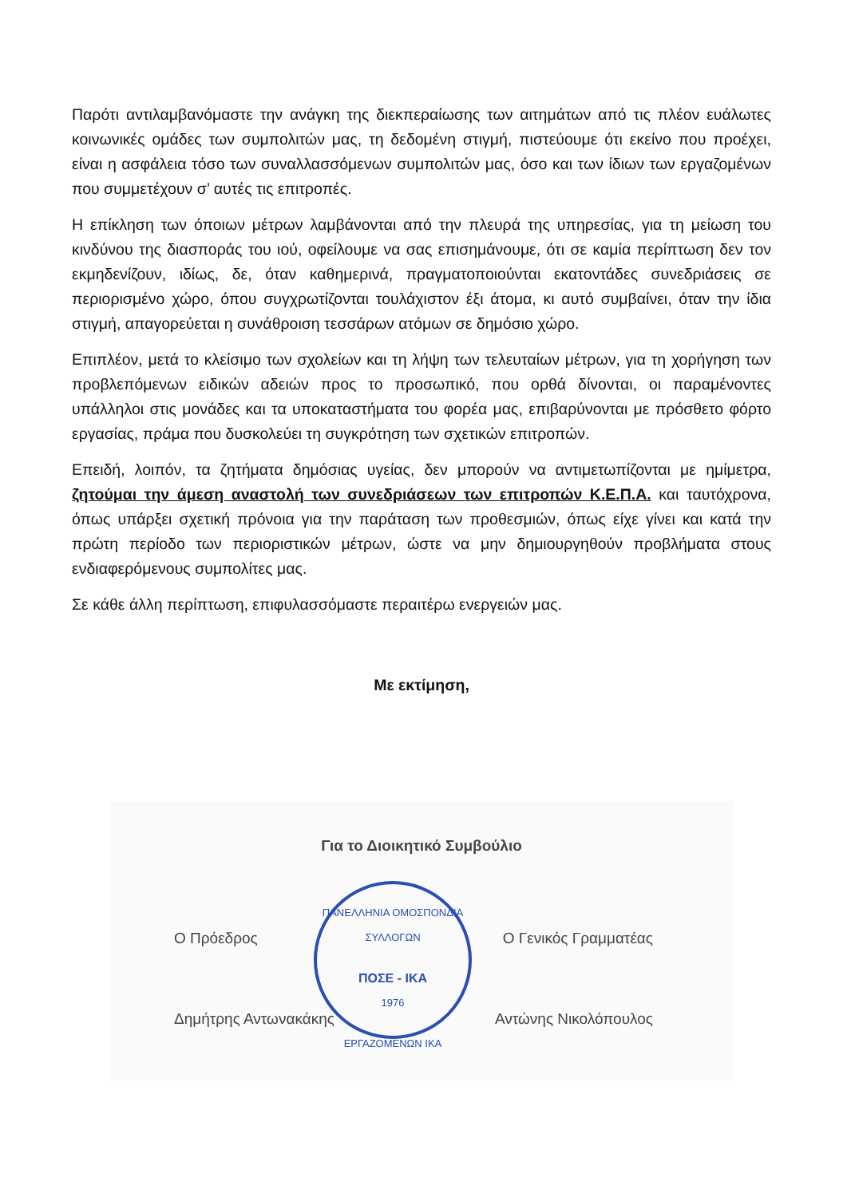Παρότι αντιλαμβανόμαστε την ανάγκη της διεκπεραίωσης των αιτημάτων από τις πλέον ευάλωτες κοινωνικές ομάδες των συμπολιτών μας, τη δεδομένη στιγμή, πιστεύουμε ότι εκείνο που προέχει, είναι η ασφάλεια τόσο των συναλλασσόμενων συμπολιτών μας, όσο και των ίδιων των εργαζομένων που συμμετέχουν σ’ αυτές τις επιτροπές.
Η επίκληση των όποιων μέτρων λαμβάνονται από την πλευρά της υπηρεσίας, για τη μείωση του κινδύνου της διασποράς του ιού, οφείλουμε να σας επισημάνουμε, ότι σε καμία περίπτωση δεν τον εκμηδενίζουν, ιδίως, δε, όταν καθημερινά, πραγματοποιούνται εκατοντάδες συνεδριάσεις σε περιορισμένο χώρο, όπου συγχρωτίζονται τουλάχιστον έξι άτομα, κι αυτό συμβαίνει, όταν την ίδια στιγμή, απαγορεύεται η συνάθροιση τεσσάρων ατόμων σε δημόσιο χώρο.
Επιπλέον, μετά το κλείσιμο των σχολείων και τη λήψη των τελευταίων μέτρων, για τη χορήγηση των προβλεπόμενων ειδικών αδειών προς το προσωπικό, που ορθά δίνονται, οι παραμένοντες υπάλληλοι στις μονάδες και τα υποκαταστήματα του φορέα μας, επιβαρύνονται με πρόσθετο φόρτο εργασίας, πράμα που δυσκολεύει τη συγκρότηση των σχετικών επιτροπών.
Επειδή, λοιπόν, τα ζητήματα δημόσιας υγείας, δεν μπορούν να αντιμετωπίζονται με ημίμετρα, ζητούμαι την άμεση αναστολή των συνεδριάσεων των επιτροπών Κ.Ε.Π.Α. και ταυτόχρονα, όπως υπάρξει σχετική πρόνοια για την παράταση των προθεσμιών, όπως είχε γίνει και κατά την πρώτη περίοδο των περιοριστικών μέτρων, ώστε να μην δημιουργηθούν προβλήματα στους ενδιαφερόμενους συμπολίτες μας.
Σε κάθε άλλη περίπτωση, επιφυλασσόμαστε περαιτέρω ενεργειών μας.
Με εκτίμηση,
Για το Διοικητικό Συμβούλιο
Ο Πρόεδρος Ο Γενικός Γραμματέας
Δημήτρης Αντωνακάκης Αντώνης Νικολόπουλος
ΠΑΝΕΛΛΗΝΙΑ ΟΜΟΣΠΟΝΔΙΑ ΣΥΛΛΟΓΩΝ
ΠΟΣΕ - ΙΚΑ
1976
ΕΡΓΑΖΟΜΕΝΩΝ ΙΚΑ